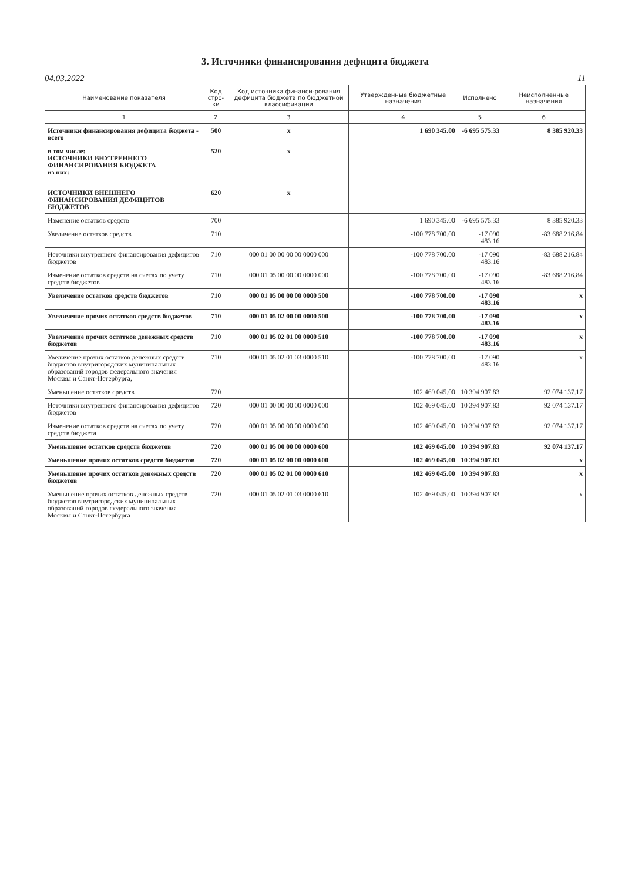3. Источники финансирования дефицита бюджета
04.03.2022 11
| Наименование показателя | Код стро-ки | Код источника финанси-рования дефицита бюджета по бюджетной классификации | Утвержденные бюджетные назначения | Исполнено | Неисполненные назначения |
| --- | --- | --- | --- | --- | --- |
| 1 | 2 | 3 | 4 | 5 | 6 |
| Источники финансирования дефицита бюджета - всего | 500 | x | 1 690 345.00 | -6 695 575.33 | 8 385 920.33 |
| в том числе: ИСТОЧНИКИ ВНУТРЕННЕГО ФИНАНСИРОВАНИЯ БЮДЖЕТА из них: | 520 | x | | | |
| ИСТОЧНИКИ ВНЕШНЕГО ФИНАНСИРОВАНИЯ ДЕФИЦИТОВ БЮДЖЕТОВ | 620 | x | | | |
| Изменение остатков средств | 700 | | 1 690 345.00 | -6 695 575.33 | 8 385 920.33 |
| Увеличение остатков средств | 710 | | -100 778 700.00 | -17 090 483.16 | -83 688 216.84 |
| Источники внутреннего финансирования дефицитов бюджетов | 710 | 000 01 00 00 00 00 0000 000 | -100 778 700.00 | -17 090 483.16 | -83 688 216.84 |
| Изменение остатков средств на счетах по учету средств бюджетов | 710 | 000 01 05 00 00 00 0000 000 | -100 778 700.00 | -17 090 483.16 | -83 688 216.84 |
| Увеличение остатков средств бюджетов | 710 | 000 01 05 00 00 00 0000 500 | -100 778 700.00 | -17 090 483.16 | x |
| Увеличение прочих остатков средств бюджетов | 710 | 000 01 05 02 00 00 0000 500 | -100 778 700.00 | -17 090 483.16 | x |
| Увеличение прочих остатков денежных средств бюджетов | 710 | 000 01 05 02 01 00 0000 510 | -100 778 700.00 | -17 090 483.16 | x |
| Увеличение прочих остатков денежных средств бюджетов внутригородских муниципальных образований городов федерального значения Москвы и Санкт-Петербурга, | 710 | 000 01 05 02 01 03 0000 510 | -100 778 700.00 | -17 090 483.16 | x |
| Уменьшение остатков средств | 720 | | 102 469 045.00 | 10 394 907.83 | 92 074 137.17 |
| Источники внутреннего финансирования дефицитов бюджетов | 720 | 000 01 00 00 00 00 0000 000 | 102 469 045.00 | 10 394 907.83 | 92 074 137.17 |
| Изменение остатков средств на счетах по учету средств бюджета | 720 | 000 01 05 00 00 00 0000 000 | 102 469 045.00 | 10 394 907.83 | 92 074 137.17 |
| Уменьшение остатков средств бюджетов | 720 | 000 01 05 00 00 00 0000 600 | 102 469 045.00 | 10 394 907.83 | 92 074 137.17 |
| Уменьшение прочих остатков средств бюджетов | 720 | 000 01 05 02 00 00 0000 600 | 102 469 045.00 | 10 394 907.83 | x |
| Уменьшение прочих остатков денежных средств бюджетов | 720 | 000 01 05 02 01 00 0000 610 | 102 469 045.00 | 10 394 907.83 | x |
| Уменьшение прочих остатков денежных средств бюджетов внутригородских муниципальных образований городов федерального значения Москвы и Санкт-Петербурга | 720 | 000 01 05 02 01 03 0000 610 | 102 469 045.00 | 10 394 907.83 | x |